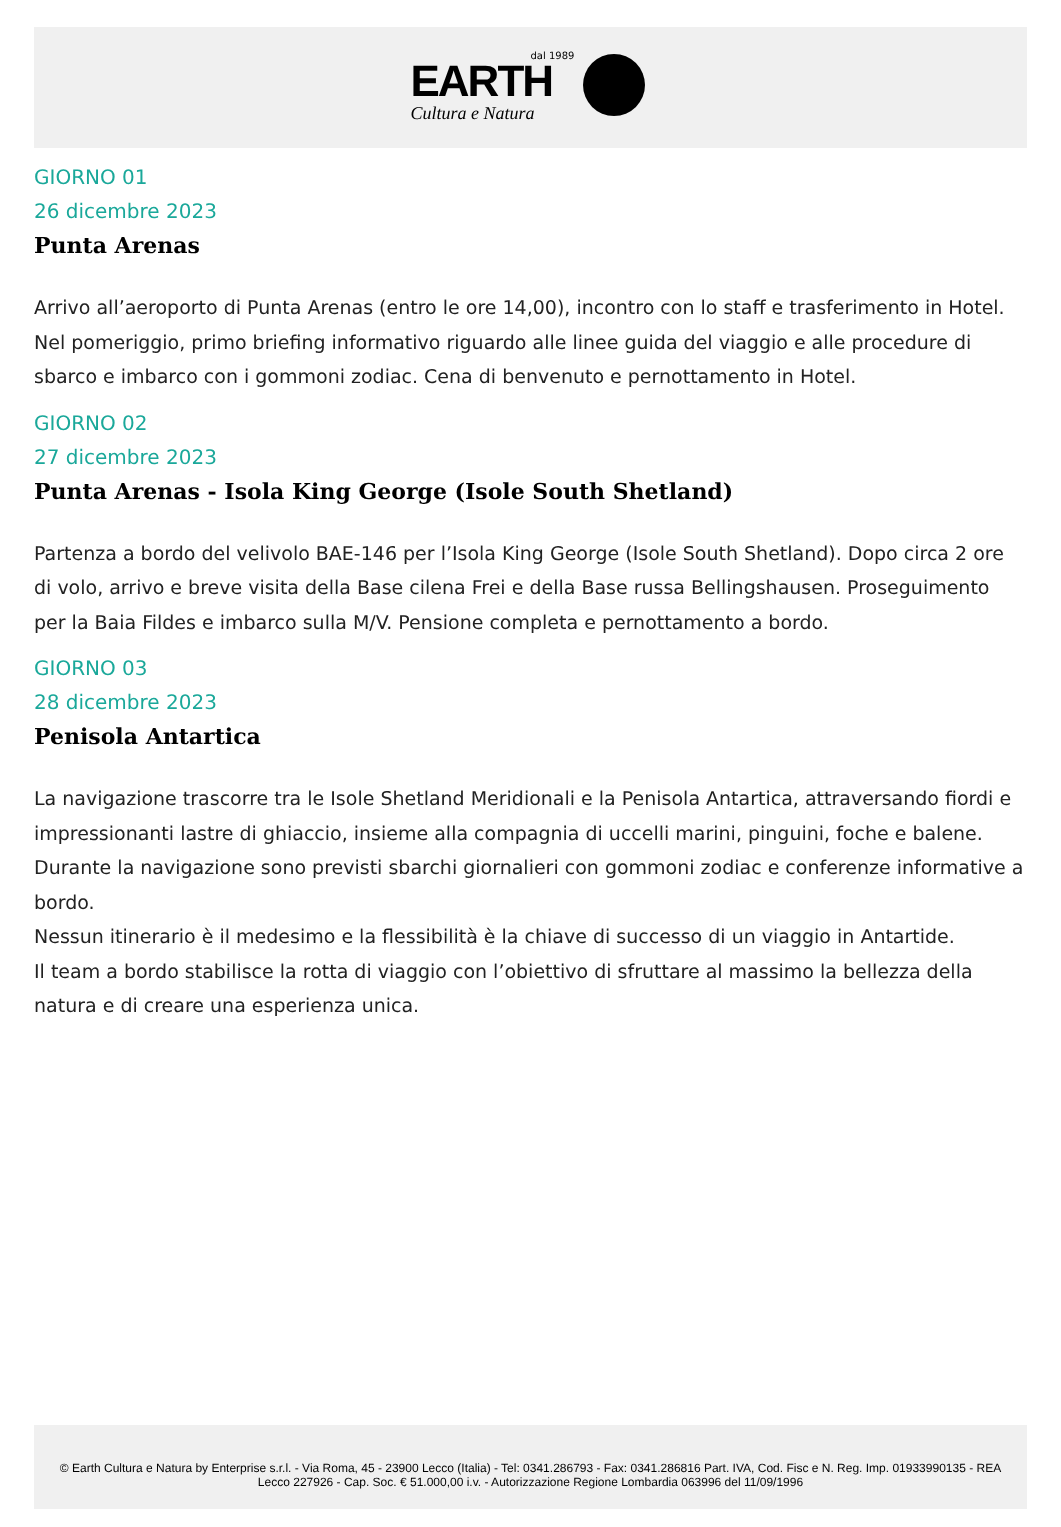dal 1989
EARTH
Cultura e Natura
GIORNO 01
26 dicembre 2023
Punta Arenas
Arrivo all’aeroporto di Punta Arenas (entro le ore 14,00), incontro con lo staff e trasferimento in Hotel.
Nel pomeriggio, primo briefing informativo riguardo alle linee guida del viaggio e alle procedure di sbarco e imbarco con i gommoni zodiac. Cena di benvenuto e pernottamento in Hotel.
GIORNO 02
27 dicembre 2023
Punta Arenas - Isola King George (Isole South Shetland)
Partenza a bordo del velivolo BAE-146 per l’Isola King George (Isole South Shetland). Dopo circa 2 ore di volo, arrivo e breve visita della Base cilena Frei e della Base russa Bellingshausen. Proseguimento per la Baia Fildes e imbarco sulla M/V. Pensione completa e pernottamento a bordo.
GIORNO 03
28 dicembre 2023
Penisola Antartica
La navigazione trascorre tra le Isole Shetland Meridionali e la Penisola Antartica, attraversando fiordi e impressionanti lastre di ghiaccio, insieme alla compagnia di uccelli marini, pinguini, foche e balene.
Durante la navigazione sono previsti sbarchi giornalieri con gommoni zodiac e conferenze informative a bordo.
Nessun itinerario è il medesimo e la flessibilità è la chiave di successo di un viaggio in Antartide.
Il team a bordo stabilisce la rotta di viaggio con l’obiettivo di sfruttare al massimo la bellezza della natura e di creare una esperienza unica.
© Earth Cultura e Natura by Enterprise s.r.l. - Via Roma, 45 - 23900 Lecco (Italia) - Tel: 0341.286793 - Fax: 0341.286816 Part. IVA, Cod. Fisc e N. Reg. Imp. 01933990135 - REA Lecco 227926 - Cap. Soc. € 51.000,00 i.v. - Autorizzazione Regione Lombardia 063996 del 11/09/1996